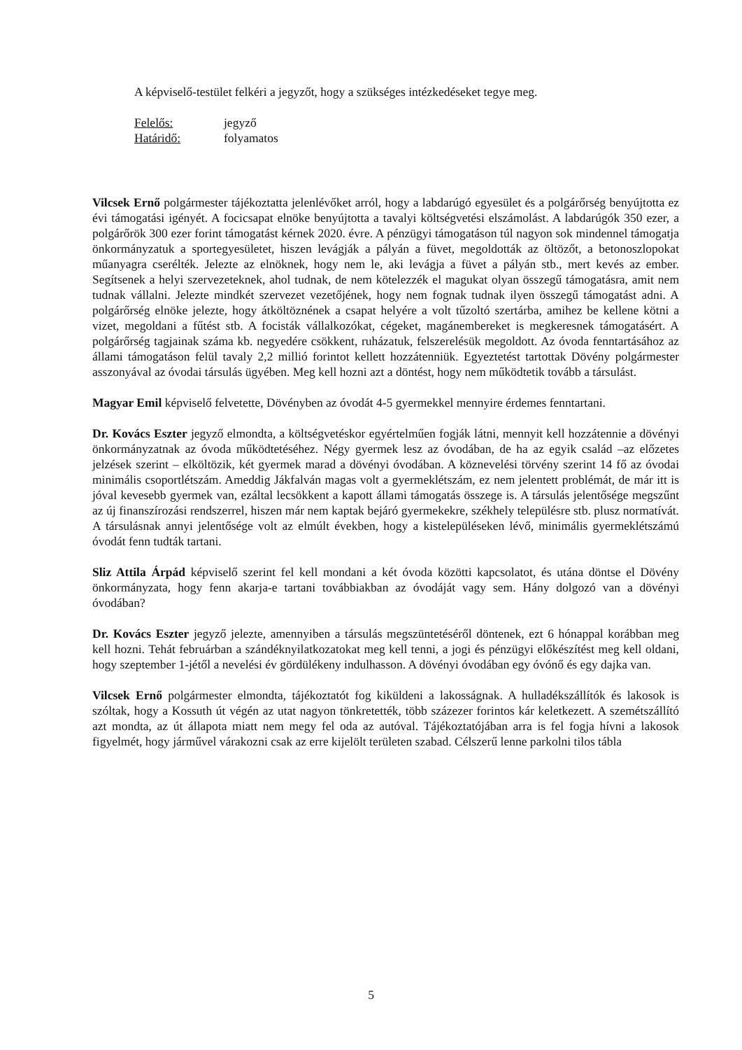A képviselő-testület felkéri a jegyzőt, hogy a szükséges intézkedéseket tegye meg.
Felelős: jegyző
Határidő: folyamatos
Vilcsek Ernő polgármester tájékoztatta jelenlévőket arról, hogy a labdarúgó egyesület és a polgárőrség benyújtotta ez évi támogatási igényét. A focicsapat elnöke benyújtotta a tavalyi költségvetési elszámolást. A labdarúgók 350 ezer, a polgárőrök 300 ezer forint támogatást kérnek 2020. évre. A pénzügyi támogatáson túl nagyon sok mindennel támogatja önkormányzatuk a sportegyesületet, hiszen levágják a pályán a füvet, megoldották az öltözőt, a betonoszlopokat műanyagra cserélték. Jelezte az elnöknek, hogy nem le, aki levágja a füvet a pályán stb., mert kevés az ember. Segítsenek a helyi szervezeteknek, ahol tudnak, de nem kötelezzék el magukat olyan összegű támogatásra, amit nem tudnak vállalni. Jelezte mindkét szervezet vezetőjének, hogy nem fognak tudnak ilyen összegű támogatást adni. A polgárőrség elnöke jelezte, hogy átköltöznének a csapat helyére a volt tűzoltó szertárba, amihez be kellene kötni a vizet, megoldani a fűtést stb. A focisták vállalkozókat, cégeket, magánembereket is megkeresnek támogatásért. A polgárőrség tagjainak száma kb. negyedére csökkent, ruházatuk, felszerelésük megoldott. Az óvoda fenntartásához az állami támogatáson felül tavaly 2,2 millió forintot kellett hozzátenniük. Egyeztetést tartottak Dövény polgármester asszonyával az óvodai társulás ügyében. Meg kell hozni azt a döntést, hogy nem működtetik tovább a társulást.
Magyar Emil képviselő felvetette, Dövényben az óvodát 4-5 gyermekkel mennyire érdemes fenntartani.
Dr. Kovács Eszter jegyző elmondta, a költségvetéskor egyértelműen fogják látni, mennyit kell hozzátennie a dövényi önkormányzatnak az óvoda működtetéséhez. Négy gyermek lesz az óvodában, de ha az egyik család –az előzetes jelzések szerint – elköltözik, két gyermek marad a dövényi óvodában. A köznevelési törvény szerint 14 fő az óvodai minimális csoportlétszám. Ameddig Jákfalván magas volt a gyermeklétszám, ez nem jelentett problémát, de már itt is jóval kevesebb gyermek van, ezáltal lecsökkent a kapott állami támogatás összege is. A társulás jelentősége megszűnt az új finanszírozási rendszerrel, hiszen már nem kaptak bejáró gyermekekre, székhely településre stb. plusz normatívát. A társulásnak annyi jelentősége volt az elmúlt években, hogy a kistelepüléseken lévő, minimális gyermeklétszámú óvodát fenn tudták tartani.
Sliz Attila Árpád képviselő szerint fel kell mondani a két óvoda közötti kapcsolatot, és utána döntse el Dövény önkormányzata, hogy fenn akarja-e tartani továbbiakban az óvodáját vagy sem. Hány dolgozó van a dövényi óvodában?
Dr. Kovács Eszter jegyző jelezte, amennyiben a társulás megszüntetéséről döntenek, ezt 6 hónappal korábban meg kell hozni. Tehát februárban a szándéknyilatkozatokat meg kell tenni, a jogi és pénzügyi előkészítést meg kell oldani, hogy szeptember 1-jétől a nevelési év gördülékeny indulhasson. A dövényi óvodában egy óvónő és egy dajka van.
Vilcsek Ernő polgármester elmondta, tájékoztatót fog kiküldeni a lakosságnak. A hulladékszállítók és lakosok is szóltak, hogy a Kossuth út végén az utat nagyon tönkretették, több százezer forintos kár keletkezett. A szemétszállító azt mondta, az út állapota miatt nem megy fel oda az autóval. Tájékoztatójában arra is fel fogja hívni a lakosok figyelmét, hogy járművel várakozni csak az erre kijelölt területen szabad. Célszerű lenne parkolni tilos tábla
5